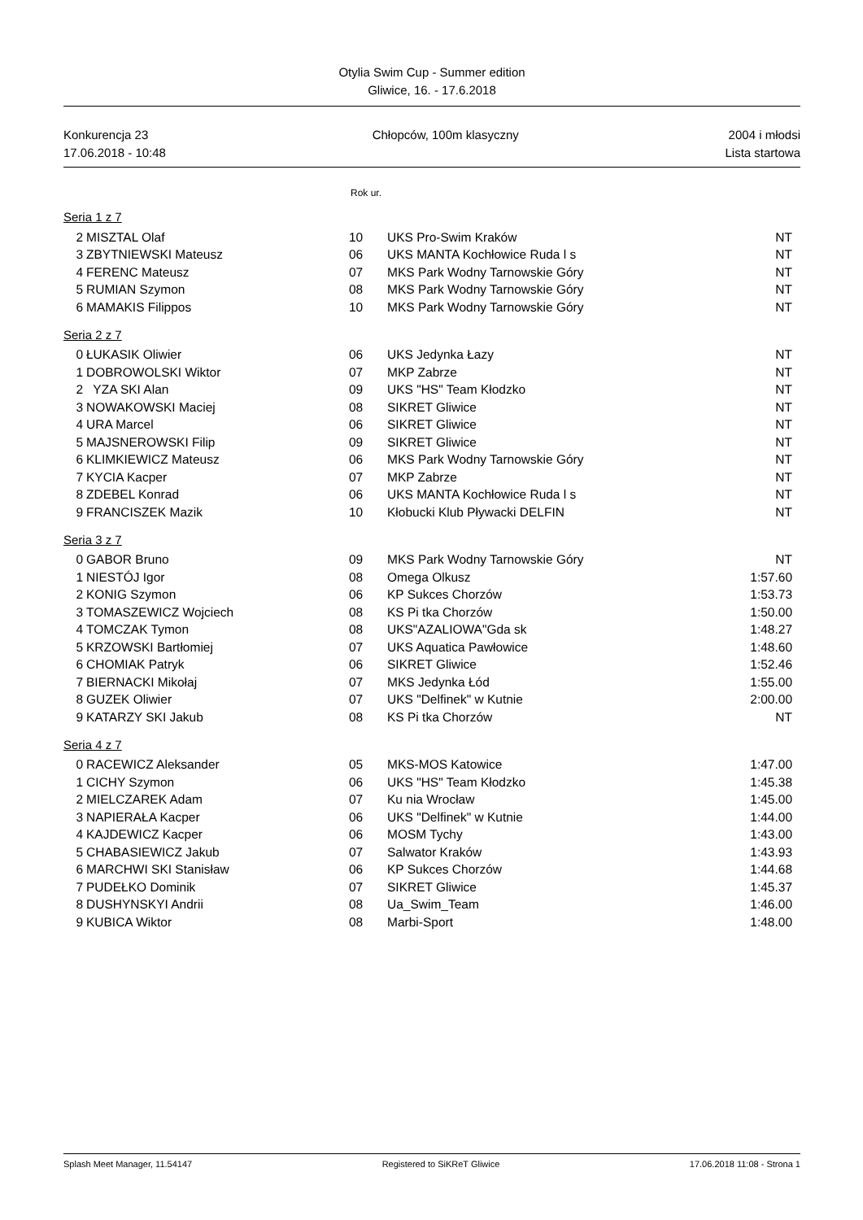Otylia Swim Cup - Summer edition
Gliwice, 16. - 17.6.2018
Konkurencja 23
17.06.2018 - 10:48
Chłopców, 100m klasyczny 2004 i młodsi
Lista startowa
Rok ur.
Seria 1 z 7
| 2 | MISZTAL Olaf | 10 | UKS Pro-Swim Kraków | NT |
| 3 | ZBYTNIEWSKI Mateusz | 06 | UKS MANTA Kochłowice Ruda l s | NT |
| 4 | FERENC Mateusz | 07 | MKS Park Wodny Tarnowskie Góry | NT |
| 5 | RUMIAN Szymon | 08 | MKS Park Wodny Tarnowskie Góry | NT |
| 6 | MAMAKIS Filippos | 10 | MKS Park Wodny Tarnowskie Góry | NT |
Seria 2 z 7
| 0 | ŁUKASIK Oliwier | 06 | UKS Jedynka Łazy | NT |
| 1 | DOBROWOLSKI Wiktor | 07 | MKP Zabrze | NT |
| 2 | YZA SKI Alan | 09 | UKS "HS" Team Kłodzko | NT |
| 3 | NOWAKOWSKI Maciej | 08 | SIKRET Gliwice | NT |
| 4 | URA Marcel | 06 | SIKRET Gliwice | NT |
| 5 | MAJSNEROWSKI Filip | 09 | SIKRET Gliwice | NT |
| 6 | KLIMKIEWICZ Mateusz | 06 | MKS Park Wodny Tarnowskie Góry | NT |
| 7 | KYCIA Kacper | 07 | MKP Zabrze | NT |
| 8 | ZDEBEL Konrad | 06 | UKS MANTA Kochłowice Ruda l s | NT |
| 9 | FRANCISZEK Mazik | 10 | Kłobucki Klub Pływacki DELFIN | NT |
Seria 3 z 7
| 0 | GABOR Bruno | 09 | MKS Park Wodny Tarnowskie Góry | NT |
| 1 | NIESTÓJ Igor | 08 | Omega Olkusz | 1:57.60 |
| 2 | KONIG Szymon | 06 | KP Sukces Chorzów | 1:53.73 |
| 3 | TOMASZEWICZ Wojciech | 08 | KS Pi tka Chorzów | 1:50.00 |
| 4 | TOMCZAK Tymon | 08 | UKS"AZALIOWA"Gda sk | 1:48.27 |
| 5 | KRZOWSKI Bartłomiej | 07 | UKS Aquatica Pawłowice | 1:48.60 |
| 6 | CHOMIAK Patryk | 06 | SIKRET Gliwice | 1:52.46 |
| 7 | BIERNACKI Mikołaj | 07 | MKS Jedynka Łód | 1:55.00 |
| 8 | GUZEK Oliwier | 07 | UKS "Delfinek" w Kutnie | 2:00.00 |
| 9 | KATARZY SKI Jakub | 08 | KS Pi tka Chorzów | NT |
Seria 4 z 7
| 0 | RACEWICZ Aleksander | 05 | MKS-MOS Katowice | 1:47.00 |
| 1 | CICHY Szymon | 06 | UKS "HS" Team Kłodzko | 1:45.38 |
| 2 | MIELCZAREK Adam | 07 | Ku nia Wrocław | 1:45.00 |
| 3 | NAPIERAŁA Kacper | 06 | UKS "Delfinek" w Kutnie | 1:44.00 |
| 4 | KAJDEWICZ Kacper | 06 | MOSM Tychy | 1:43.00 |
| 5 | CHABASIEWICZ Jakub | 07 | Salwator Kraków | 1:43.93 |
| 6 | MARCHWI SKI Stanisław | 06 | KP Sukces Chorzów | 1:44.68 |
| 7 | PUDEŁKO Dominik | 07 | SIKRET Gliwice | 1:45.37 |
| 8 | DUSHYNSKYI Andrii | 08 | Ua_Swim_Team | 1:46.00 |
| 9 | KUBICA Wiktor | 08 | Marbi-Sport | 1:48.00 |
Splash Meet Manager, 11.54147 Registered to SiKReT Gliwice 17.06.2018 11:08 - Strona 1